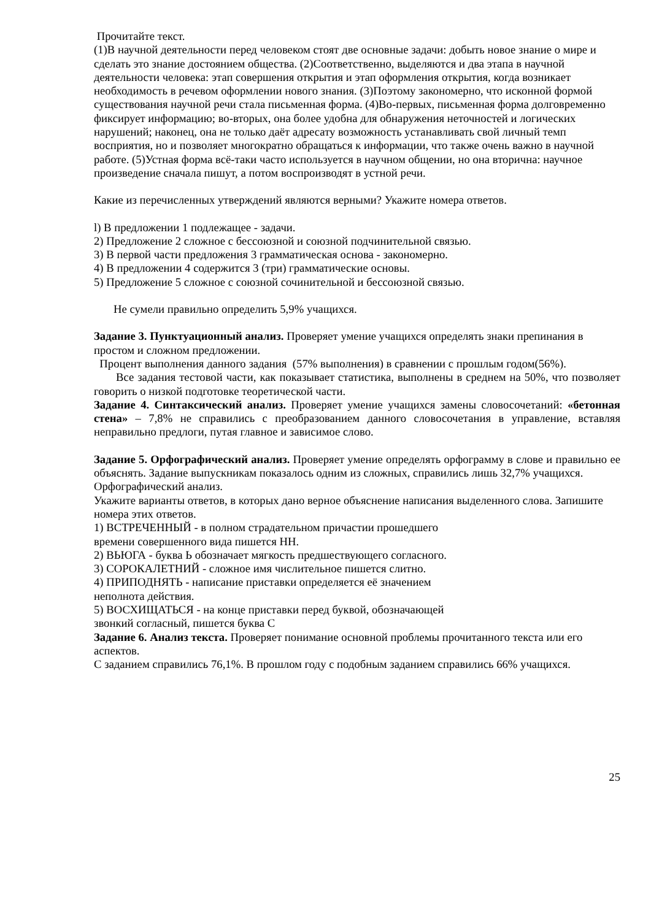Прочитайте текст.
(1)В научной деятельности перед человеком стоят две основные задачи: добыть новое знание о мире и сделать это знание достоянием общества. (2)Соответственно, выделяются и два этапа в научной деятельности человека: этап совершения открытия и этап оформления открытия, когда возникает необходимость в речевом оформлении нового знания. (3)Поэтому закономерно, что исконной формой существования научной речи стала письменная форма. (4)Во-первых, письменная форма долговременно фиксирует информацию; во-вторых, она более удобна для обнаружения неточностей и логических нарушений; наконец, она не только даёт адресату возможность устанавливать свой личный темп восприятия, но и позволяет многократно обращаться к информации, что также очень важно в научной работе. (5)Устная форма всё-таки часто используется в научном общении, но она вторична: научное произведение сначала пишут, а потом воспроизводят в устной речи.
Какие из перечисленных утверждений являются верными? Укажите номера ответов.
l) В предложении 1 подлежащее - задачи.
2) Предложение 2 сложное с бессоюзной и союзной подчинительной связью.
3) В первой части предложения 3 грамматическая основа - закономерно.
4) В предложении 4 содержится 3 (три) грамматические основы.
5) Предложение 5 сложное с союзной сочинительной и бессоюзной связью.
Не сумели правильно определить 5,9% учащихся.
Задание 3. Пунктуационный анализ. Проверяет умение учащихся определять знаки препинания в простом и сложном предложении.
Процент выполнения данного задания (57% выполнения) в сравнении с прошлым годом(56%).
Все задания тестовой части, как показывает статистика, выполнены в среднем на 50%, что позволяет говорить о низкой подготовке теоретической части.
Задание 4. Синтаксический анализ. Проверяет умение учащихся замены словосочетаний: «бетонная стена» – 7,8% не справились с преобразованием данного словосочетания в управление, вставляя неправильно предлоги, путая главное и зависимое слово.
Задание 5. Орфографический анализ. Проверяет умение определять орфограмму в слове и правильно ее объяснять. Задание выпускникам показалось одним из сложных, справились лишь 32,7% учащихся.
Орфографический анализ.
Укажите варианты ответов, в которых дано верное объяснение написания выделенного слова. Запишите номера этих ответов.
1) ВСТРЕЧЕННЫЙ - в полном страдательном причастии прошедшего
времени совершенного вида пишется НН.
2) ВЬЮГА - буква Ь обозначает мягкость предшествующего согласного.
3) СОРОКАЛЕТНИЙ - сложное имя числительное пишется слитно.
4) ПРИПОДНЯТЬ - написание приставки определяется её значением
неполнота действия.
5) ВОСХИЩАТЬСЯ - на конце приставки перед буквой, обозначающей
звонкий согласный, пишется буква С
Задание 6. Анализ текста. Проверяет понимание основной проблемы прочитанного текста или его аспектов.
С заданием справились 76,1%. В прошлом году с подобным заданием справились 66% учащихся.
25